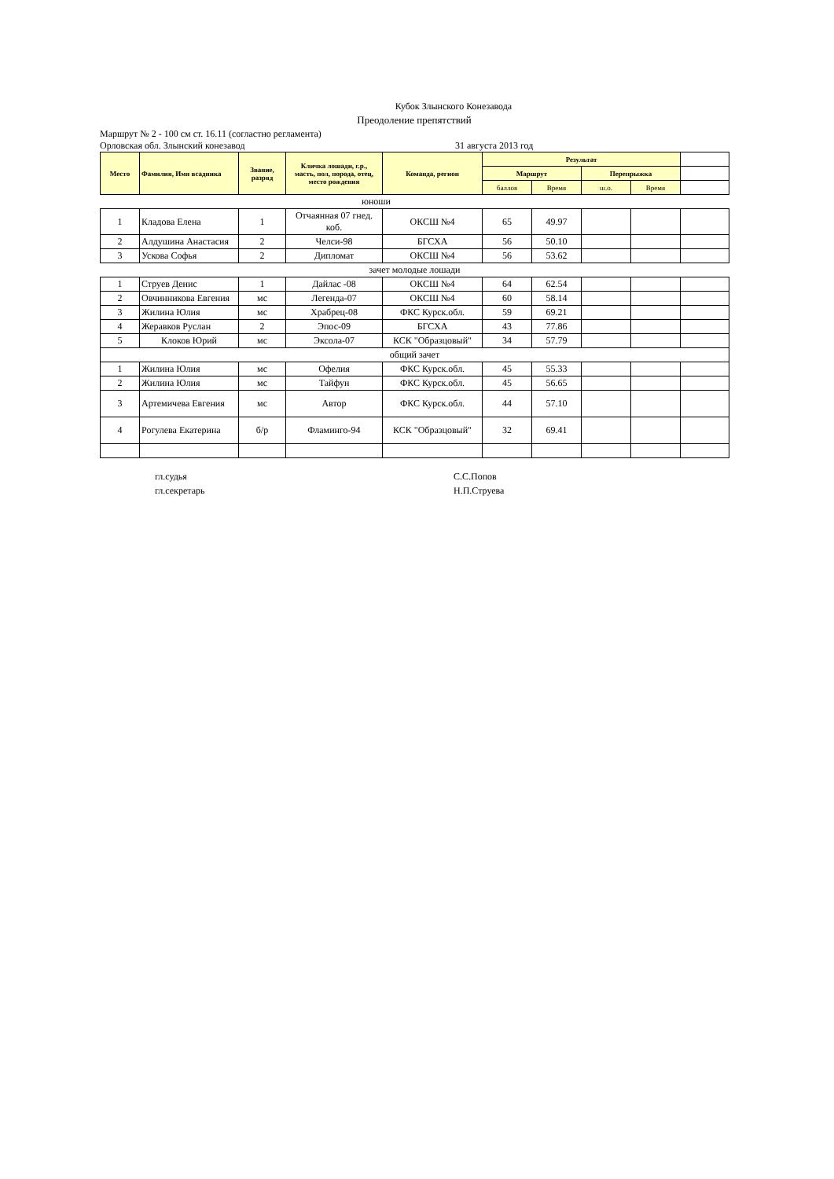Кубок Злынского Конезавода
Преодоление препятствий
Маршрут № 2 - 100 см ст. 16.11 (согластно регламента)
Орловская обл. Злынский конезавод 31 августа 2013 год
| Место | Фамилия, Имя всадника | Звание, разряд | Кличка лошади, г.р., масть, пол, порода, отец, место рождения | Команда, регион | Результат | | | | |
| | | | | | Маршрут | | Перепрыжка | | |
| | | | | | баллов | Время | ш.о. | Время | |
| юноши | | | | | | | | | |
| 1 | Кладова Елена | 1 | Отчаянная 07 гнед. коб. | ОКСШ №4 | 65 | 49.97 | | | |
| 2 | Алдушина Анастасия | 2 | Челси-98 | БГСХА | 56 | 50.10 | | | |
| 3 | Ускова Софья | 2 | Дипломат | ОКСШ №4 | 56 | 53.62 | | | |
| зачет молодые лошади | | | | | | | | | |
| 1 | Струев Денис | 1 | Дайлас -08 | ОКСШ №4 | 64 | 62.54 | | | |
| 2 | Овчинникова Евгения | мс | Легенда-07 | ОКСШ №4 | 60 | 58.14 | | | |
| 3 | Жилина Юлия | мс | Храбрец-08 | ФКС Курск.обл. | 59 | 69.21 | | | |
| 4 | Жеравков Руслан | 2 | Эпос-09 | БГСХА | 43 | 77.86 | | | |
| 5 | Клоков Юрий | мс | Эксола-07 | КСК "Образцовый" | 34 | 57.79 | | | |
| общий зачет | | | | | | | | | |
| 1 | Жилина Юлия | мс | Офелия | ФКС Курск.обл. | 45 | 55.33 | | | |
| 2 | Жилина Юлия | мс | Тайфун | ФКС Курск.обл. | 45 | 56.65 | | | |
| 3 | Артемичева Евгения | мс | Автор | ФКС Курск.обл. | 44 | 57.10 | | | |
| 4 | Рогулева Екатерина | б/р | Фламинго-94 | КСК "Образцовый" | 32 | 69.41 | | | |
гл.судья
гл.секретарь
С.С.Попов
Н.П.Струева